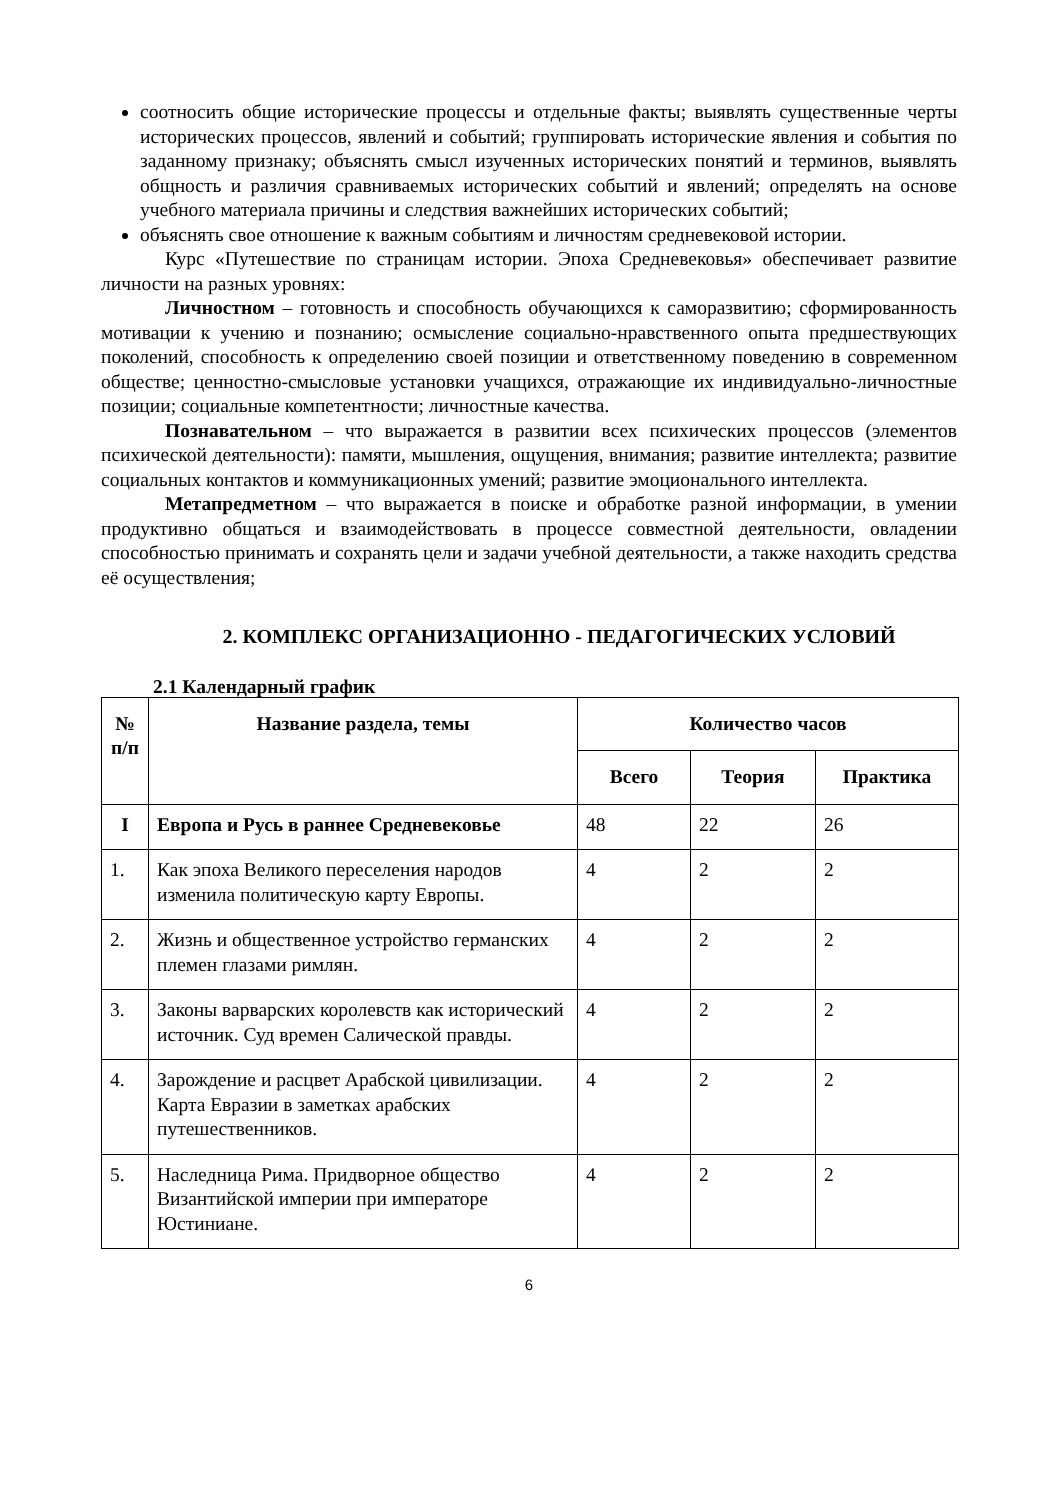соотносить общие исторические процессы и отдельные факты; выявлять существенные черты исторических процессов, явлений и событий; группировать исторические явления и события по заданному признаку; объяснять смысл изученных исторических понятий и терминов, выявлять общность и различия сравниваемых исторических событий и явлений; определять на основе учебного материала причины и следствия важнейших исторических событий;
объяснять свое отношение к важным событиям и личностям средневековой истории.
Курс «Путешествие по страницам истории. Эпоха Средневековья» обеспечивает развитие личности на разных уровнях:
Личностном – готовность и способность обучающихся к саморазвитию; сформированность мотивации к учению и познанию; осмысление социально-нравственного опыта предшествующих поколений, способность к определению своей позиции и ответственному поведению в современном обществе; ценностно-смысловые установки учащихся, отражающие их индивидуально-личностные позиции; социальные компетентности; личностные качества.
Познавательном – что выражается в развитии всех психических процессов (элементов психической деятельности): памяти, мышления, ощущения, внимания; развитие интеллекта; развитие социальных контактов и коммуникационных умений; развитие эмоционального интеллекта.
Метапредметном – что выражается в поиске и обработке разной информации, в умении продуктивно общаться и взаимодействовать в процессе совместной деятельности, овладении способностью принимать и сохранять цели и задачи учебной деятельности, а также находить средства её осуществления;
2. КОМПЛЕКС ОРГАНИЗАЦИОННО - ПЕДАГОГИЧЕСКИХ УСЛОВИЙ
2.1 Календарный график
| № п/п | Название раздела, темы | Количество часов | | |
| --- | --- | --- | --- | --- |
| | | Всего | Теория | Практика |
| I | Европа и Русь в раннее Средневековье | 48 | 22 | 26 |
| 1. | Как эпоха Великого переселения народов изменила политическую карту Европы. | 4 | 2 | 2 |
| 2. | Жизнь и общественное устройство германских племен глазами римлян. | 4 | 2 | 2 |
| 3. | Законы варварских королевств как исторический источник. Суд времен Салической правды. | 4 | 2 | 2 |
| 4. | Зарождение и расцвет Арабской цивилизации. Карта Евразии в заметках арабских путешественников. | 4 | 2 | 2 |
| 5. | Наследница Рима. Придворное общество Византийской империи при императоре Юстиниане. | 4 | 2 | 2 |
6